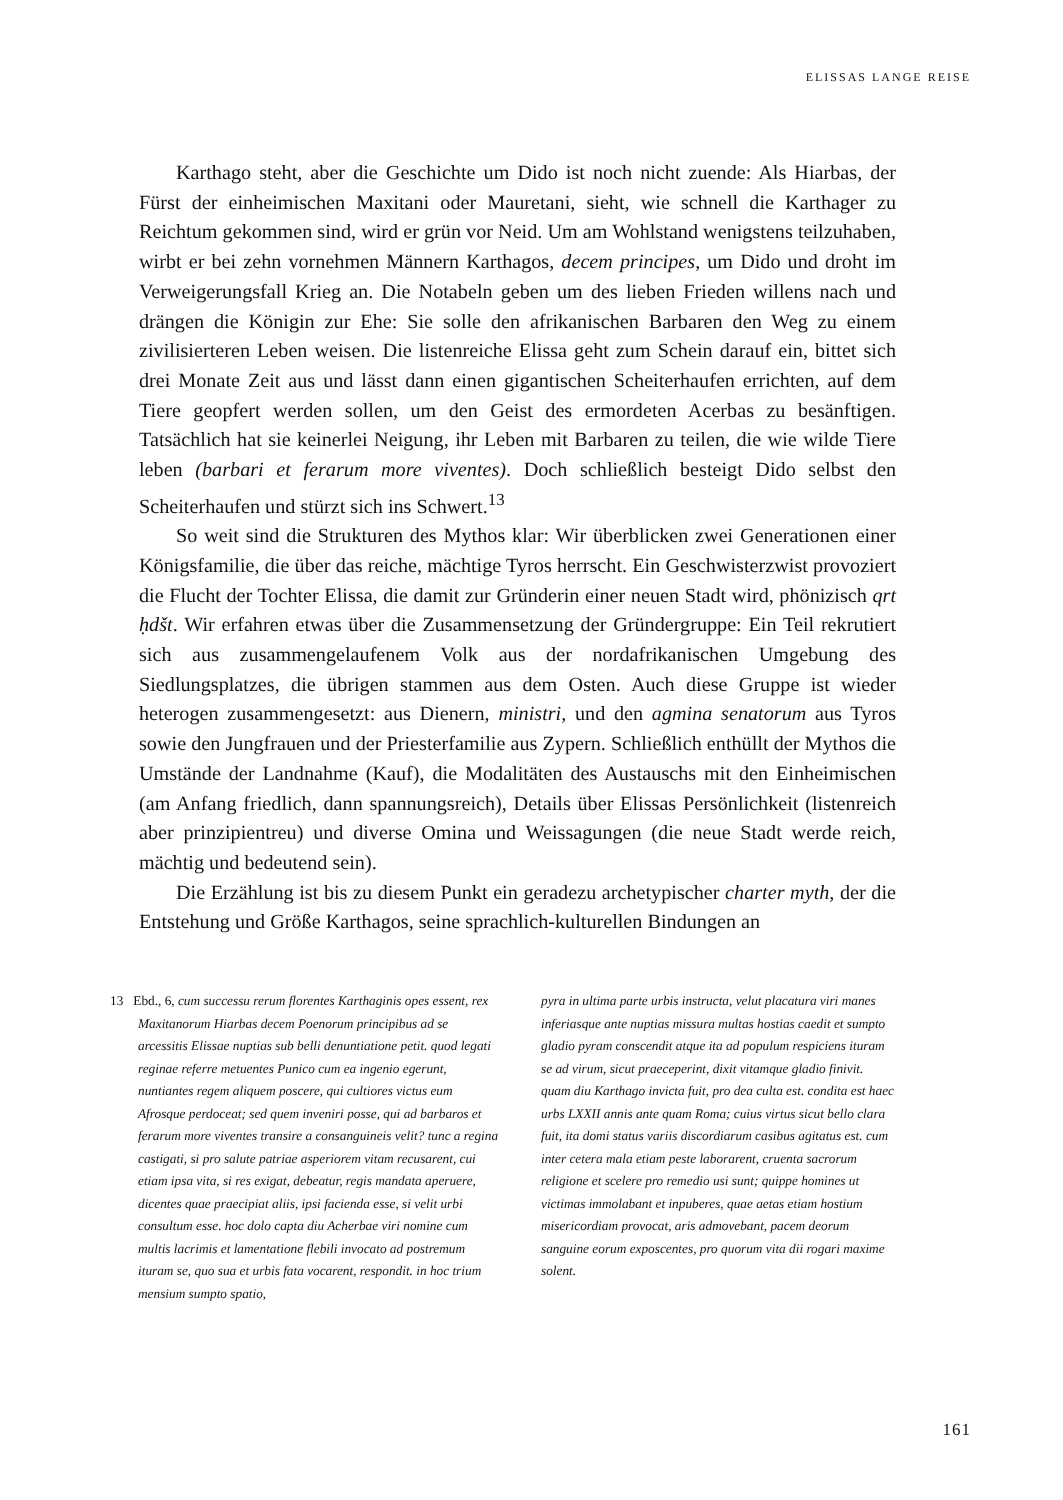ELISSAS LANGE REISE
Karthago steht, aber die Geschichte um Dido ist noch nicht zuende: Als Hiarbas, der Fürst der einheimischen Maxitani oder Mauretani, sieht, wie schnell die Karthager zu Reichtum gekommen sind, wird er grün vor Neid. Um am Wohlstand wenigstens teilzuhaben, wirbt er bei zehn vornehmen Männern Karthagos, decem principes, um Dido und droht im Verweigerungsfall Krieg an. Die Notabeln geben um des lieben Frieden willens nach und drängen die Königin zur Ehe: Sie solle den afrikanischen Barbaren den Weg zu einem zivilisierteren Leben weisen. Die listenreiche Elissa geht zum Schein darauf ein, bittet sich drei Monate Zeit aus und lässt dann einen gigantischen Scheiterhaufen errichten, auf dem Tiere geopfert werden sollen, um den Geist des ermordeten Acerbas zu besänftigen. Tatsächlich hat sie keinerlei Neigung, ihr Leben mit Barbaren zu teilen, die wie wilde Tiere leben (barbari et ferarum more viventes). Doch schließlich besteigt Dido selbst den Scheiterhaufen und stürzt sich ins Schwert.<sup>13</sup>
So weit sind die Strukturen des Mythos klar: Wir überblicken zwei Generationen einer Königsfamilie, die über das reiche, mächtige Tyros herrscht. Ein Geschwisterzwist provoziert die Flucht der Tochter Elissa, die damit zur Gründerin einer neuen Stadt wird, phönizisch qrt ḥdšt. Wir erfahren etwas über die Zusammensetzung der Gründergruppe: Ein Teil rekrutiert sich aus zusammengelaufenem Volk aus der nordafrikanischen Umgebung des Siedlungsplatzes, die übrigen stammen aus dem Osten. Auch diese Gruppe ist wieder heterogen zusammengesetzt: aus Dienern, ministri, und den agmina senatorum aus Tyros sowie den Jungfrauen und der Priesterfamilie aus Zypern. Schließlich enthüllt der Mythos die Umstände der Landnahme (Kauf), die Modalitäten des Austauschs mit den Einheimischen (am Anfang friedlich, dann spannungsreich), Details über Elissas Persönlichkeit (listenreich aber prinzipientreu) und diverse Omina und Weissagungen (die neue Stadt werde reich, mächtig und bedeutend sein).
Die Erzählung ist bis zu diesem Punkt ein geradezu archetypischer charter myth, der die Entstehung und Größe Karthagos, seine sprachlich-kulturellen Bindungen an
13 Ebd., 6, cum successu rerum florentes Karthaginis opes essent, rex Maxitanorum Hiarbas decem Poenorum principibus ad se arcessitis Elissae nuptias sub belli denuntiatione petit. quod legati reginae referre metuentes Punico cum ea ingenio egerunt, nuntiantes regem aliquem poscere, qui cultiores victus eum Afrosque perdoceat; sed quem inveniri posse, qui ad barbaros et ferarum more viventes transire a consanguineis velit? tunc a regina castigati, si pro salute patriae asperiorem vitam recusarent, cui etiam ipsa vita, si res exigat, debeatur, regis mandata aperuere, dicentes quae praecipiat aliis, ipsi facienda esse, si velit urbi consultum esse. hoc dolo capta diu Acherbae viri nomine cum multis lacrimis et lamentatione flebili invocato ad postremum ituram se, quo sua et urbis fata vocarent, respondit. in hoc trium mensium sumpto spatio,
pyra in ultima parte urbis instructa, velut placatura viri manes inferiasque ante nuptias missura multas hostias caedit et sumpto gladio pyram conscendit atque ita ad populum respiciens ituram se ad virum, sicut praeceperint, dixit vitamque gladio finivit. quam diu Karthago invicta fuit, pro dea culta est. condita est haec urbs LXXII annis ante quam Roma; cuius virtus sicut bello clara fuit, ita domi status variis discordiarum casibus agitatus est. cum inter cetera mala etiam peste laborarent, cruenta sacrorum religione et scelere pro remedio usi sunt; quippe homines ut victimas immolabant et inpuberes, quae aetas etiam hostium misericordiam provocat, aris admovebant, pacem deorum sanguine eorum exposcentes, pro quorum vita dii rogari maxime solent.
161